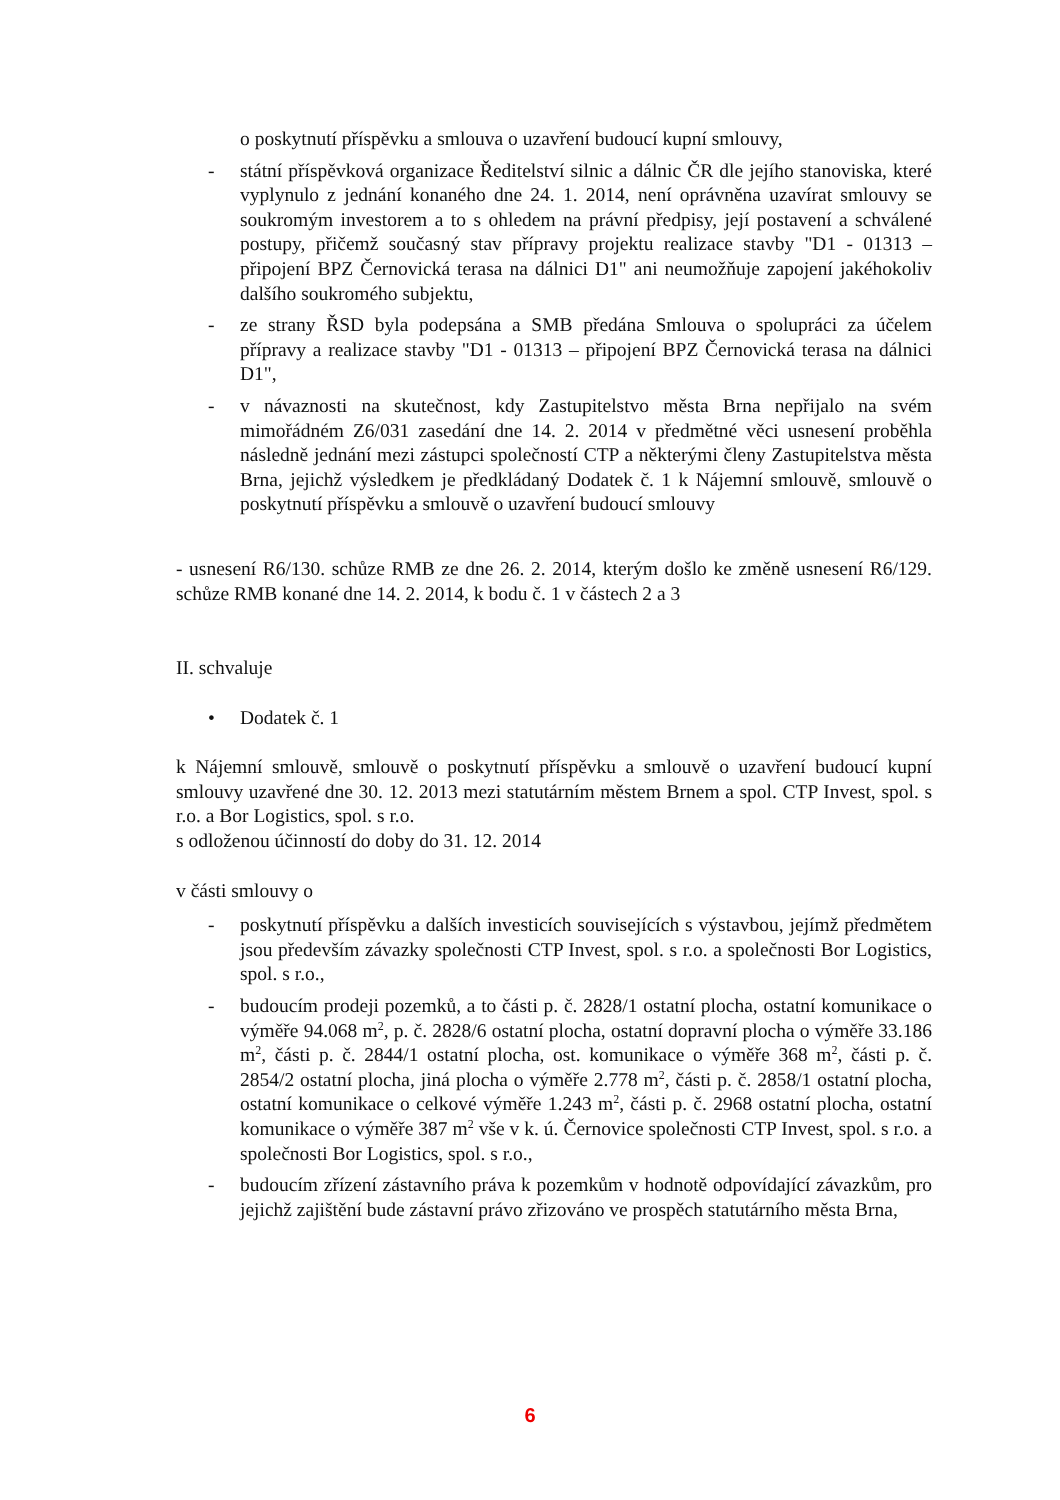o poskytnutí příspěvku a smlouva o uzavření budoucí kupní smlouvy,
- státní příspěvková organizace Ředitelství silnic a dálnic ČR dle jejího stanoviska, které vyplynulo z jednání konaného dne 24. 1. 2014, není oprávněna uzavírat smlouvy se soukromým investorem a to s ohledem na právní předpisy, její postavení a schválené postupy, přičemž současný stav přípravy projektu realizace stavby "D1 - 01313 – připojení BPZ Černovická terasa na dálnici D1" ani neumožňuje zapojení jakéhokoliv dalšího soukromého subjektu,
- ze strany ŘSD byla podepsána a SMB předána Smlouva o spolupráci za účelem přípravy a realizace stavby "D1 - 01313 – připojení BPZ Černovická terasa na dálnici D1",
- v návaznosti na skutečnost, kdy Zastupitelstvo města Brna nepřijalo na svém mimořádném Z6/031 zasedání dne 14. 2. 2014 v předmětné věci usnesení proběhla následně jednání mezi zástupci společností CTP a některými členy Zastupitelstva města Brna, jejichž výsledkem je předkládaný Dodatek č. 1 k Nájemní smlouvě, smlouvě o poskytnutí příspěvku a smlouvě o uzavření budoucí smlouvy
- usnesení R6/130. schůze RMB ze dne 26. 2. 2014, kterým došlo ke změně usnesení R6/129. schůze RMB konané dne 14. 2. 2014, k bodu č. 1 v částech 2 a 3
II. schvaluje
• Dodatek č. 1
k Nájemní smlouvě, smlouvě o poskytnutí příspěvku a smlouvě o uzavření budoucí kupní smlouvy uzavřené dne 30. 12. 2013 mezi statutárním městem Brnem a spol. CTP Invest, spol. s r.o. a Bor Logistics, spol. s r.o.
s odloženou účinností do doby do 31. 12. 2014
v části smlouvy o
- poskytnutí příspěvku a dalších investicích souvisejících s výstavbou, jejímž předmětem jsou především závazky společnosti CTP Invest, spol. s r.o. a společnosti Bor Logistics, spol. s r.o.,
- budoucím prodeji pozemků, a to části p. č. 2828/1 ostatní plocha, ostatní komunikace o výměře 94.068 m<sup>2</sup>, p. č. 2828/6 ostatní plocha, ostatní dopravní plocha o výměře 33.186 m<sup>2</sup>, části p. č. 2844/1 ostatní plocha, ost. komunikace o výměře 368 m<sup>2</sup>, části p. č. 2854/2 ostatní plocha, jiná plocha o výměře 2.778 m<sup>2</sup>, části p. č. 2858/1 ostatní plocha, ostatní komunikace o celkové výměře 1.243 m<sup>2</sup>, části p. č. 2968 ostatní plocha, ostatní komunikace o výměře 387 m<sup>2</sup> vše v k. ú. Černovice společnosti CTP Invest, spol. s r.o. a společnosti Bor Logistics, spol. s r.o.,
- budoucím zřízení zástavního práva k pozemkům v hodnotě odpovídající závazkům, pro jejichž zajištění bude zástavní právo zřizováno ve prospěch statutárního města Brna,
6